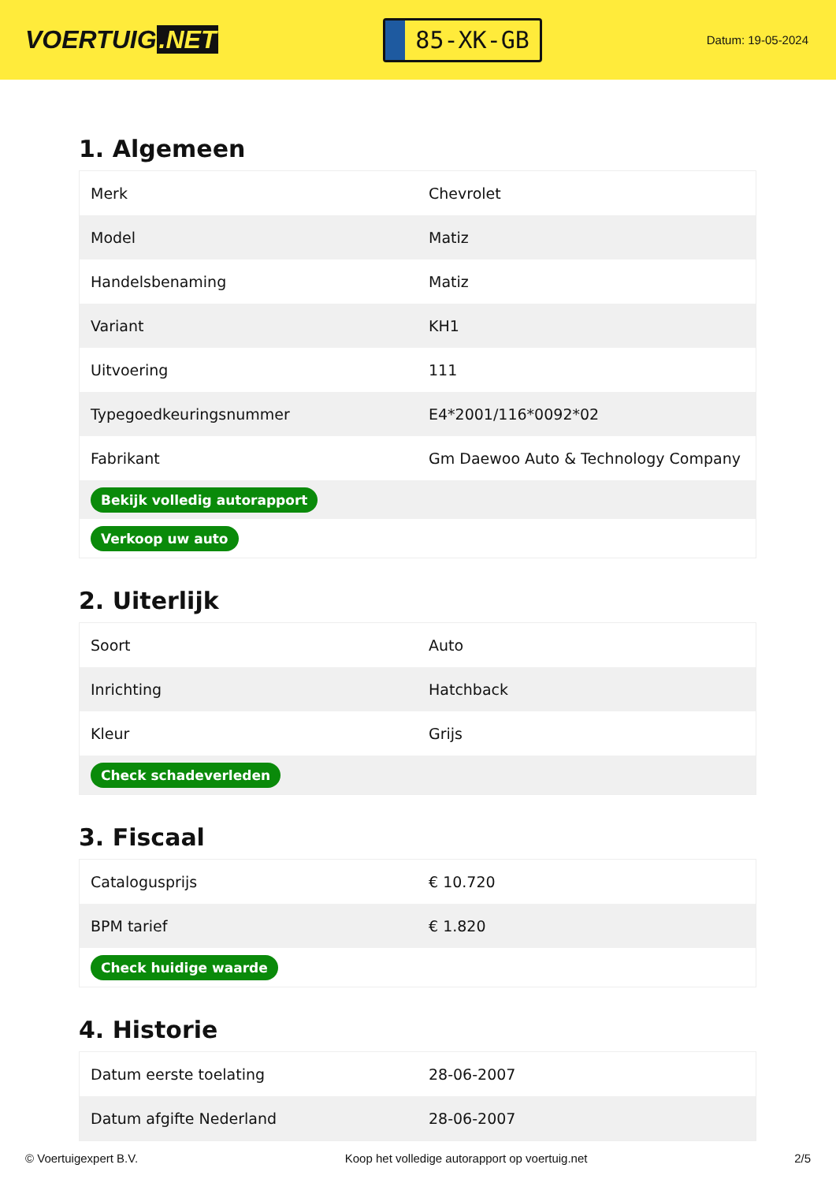VOERTUIG.NET
85-XK-GB
Datum: 19-05-2024
1. Algemeen
| Merk | Chevrolet |
| Model | Matiz |
| Handelsbenaming | Matiz |
| Variant | KH1 |
| Uitvoering | 111 |
| Typegoedkeuringsnummer | E4*2001/116*0092*02 |
| Fabrikant | Gm Daewoo Auto & Technology Company |
| Bekijk volledig autorapport | |
| Verkoop uw auto | |
2. Uiterlijk
| Soort | Auto |
| Inrichting | Hatchback |
| Kleur | Grijs |
| Check schadeverleden | |
3. Fiscaal
| Catalogusprijs | € 10.720 |
| BPM tarief | € 1.820 |
| Check huidige waarde | |
4. Historie
| Datum eerste toelating | 28-06-2007 |
| Datum afgifte Nederland | 28-06-2007 |
© Voertuigexpert B.V. Koop het volledige autorapport op voertuig.net 2/5